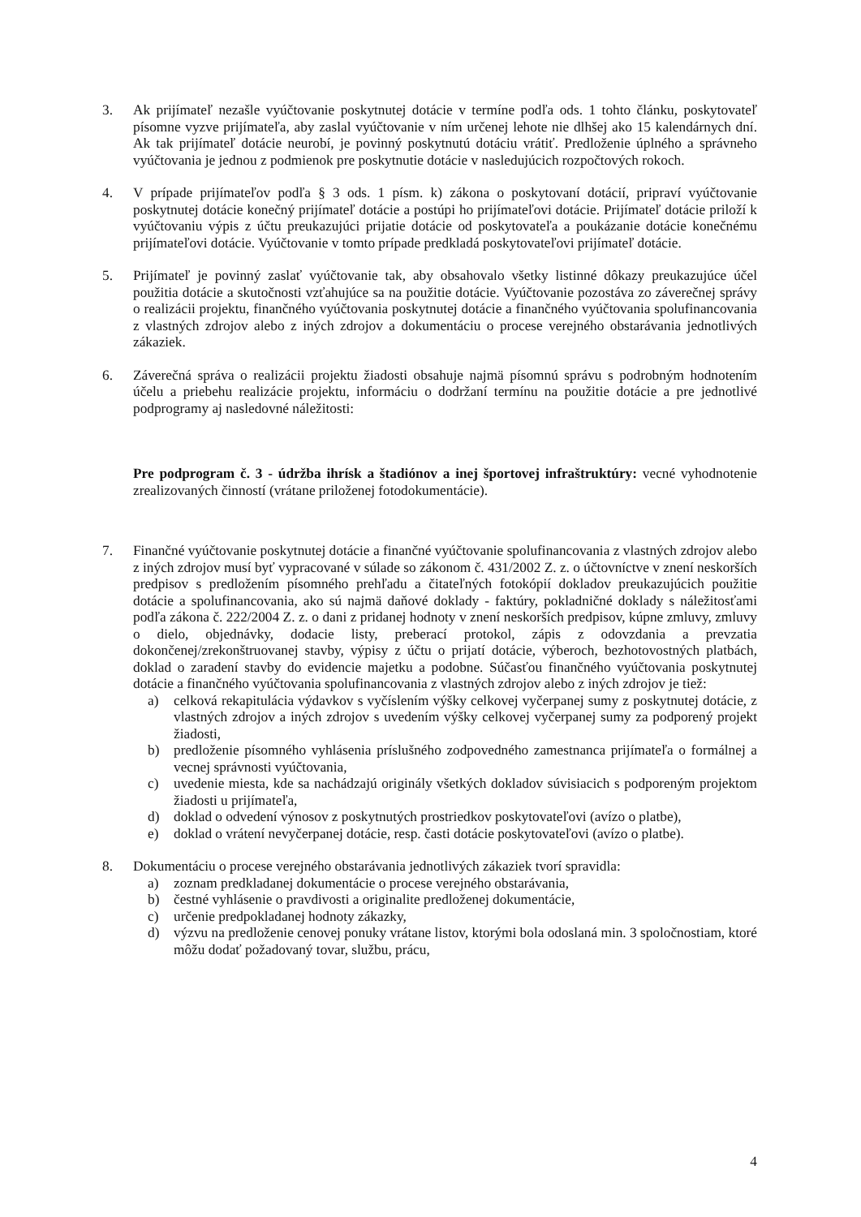3. Ak prijímateľ nezašle vyúčtovanie poskytnutej dotácie v termíne podľa ods. 1 tohto článku, poskytovateľ písomne vyzve prijímateľa, aby zaslal vyúčtovanie v ním určenej lehote nie dlhšej ako 15 kalendárnych dní. Ak tak prijímateľ dotácie neurobí, je povinný poskytnutú dotáciu vrátiť. Predloženie úplného a správneho vyúčtovania je jednou z podmienok pre poskytnutie dotácie v nasledujúcich rozpočtových rokoch.
4. V prípade prijímateľov podľa § 3 ods. 1 písm. k) zákona o poskytovaní dotácií, pripraví vyúčtovanie poskytnutej dotácie konečný prijímateľ dotácie a postúpi ho prijímateľovi dotácie. Prijímateľ dotácie priloží k vyúčtovaniu výpis z účtu preukazujúci prijatie dotácie od poskytovateľa a poukázanie dotácie konečnému prijímateľovi dotácie. Vyúčtovanie v tomto prípade predkladá poskytovateľovi prijímateľ dotácie.
5. Prijímateľ je povinný zaslať vyúčtovanie tak, aby obsahovalo všetky listinné dôkazy preukazujúce účel použitia dotácie a skutočnosti vzťahujúce sa na použitie dotácie. Vyúčtovanie pozostáva zo záverečnej správy o realizácii projektu, finančného vyúčtovania poskytnutej dotácie a finančného vyúčtovania spolufinancovania z vlastných zdrojov alebo z iných zdrojov a dokumentáciu o procese verejného obstarávania jednotlivých zákaziek.
6. Záverečná správa o realizácii projektu žiadosti obsahuje najmä písomnú správu s podrobným hodnotením účelu a priebehu realizácie projektu, informáciu o dodržaní termínu na použitie dotácie a pre jednotlivé podprogramy aj nasledovné náležitosti:
Pre podprogram č. 3 - údržba ihrísk a štadiónov a inej športovej infraštruktúry: vecné vyhodnotenie zrealizovaných činností (vrátane priloženej fotodokumentácie).
7. Finančné vyúčtovanie poskytnutej dotácie a finančné vyúčtovanie spolufinancovania z vlastných zdrojov alebo z iných zdrojov musí byť vypracované v súlade so zákonom č. 431/2002 Z. z. o účtovníctve v znení neskorších predpisov s predložením písomného prehľadu a čitateľných fotokópií dokladov preukazujúcich použitie dotácie a spolufinancovania, ako sú najmä daňové doklady - faktúry, pokladničné doklady s náležitosťami podľa zákona č. 222/2004 Z. z. o dani z pridanej hodnoty v znení neskorších predpisov, kúpne zmluvy, zmluvy o dielo, objednávky, dodacie listy, preberací protokol, zápis z odovzdania a prevzatia dokončenej/zrekonštruovanej stavby, výpisy z účtu o prijatí dotácie, výberoch, bezhotovostných platbách, doklad o zaradení stavby do evidencie majetku a podobne. Súčasťou finančného vyúčtovania poskytnutej dotácie a finančného vyúčtovania spolufinancovania z vlastných zdrojov alebo z iných zdrojov je tiež:
a) celková rekapitulácia výdavkov s vyčíslením výšky celkovej vyčerpanej sumy z poskytnutej dotácie, z vlastných zdrojov a iných zdrojov s uvedením výšky celkovej vyčerpanej sumy za podporený projekt žiadosti,
b) predloženie písomného vyhlásenia príslušného zodpovedného zamestnanca prijímateľa o formálnej a vecnej správnosti vyúčtovania,
c) uvedenie miesta, kde sa nachádzajú originály všetkých dokladov súvisiacich s podporeným projektom žiadosti u prijímateľa,
d) doklad o odvedení výnosov z poskytnutých prostriedkov poskytovateľovi (avízo o platbe),
e) doklad o vrátení nevyčerpanej dotácie, resp. časti dotácie poskytovateľovi (avízo o platbe).
8. Dokumentáciu o procese verejného obstarávania jednotlivých zákaziek tvorí spravidla:
a) zoznam predkladanej dokumentácie o procese verejného obstarávania,
b) čestné vyhlásenie o pravdivosti a originalite predloženej dokumentácie,
c) určenie predpokladanej hodnoty zákazky,
d) výzvu na predloženie cenovej ponuky vrátane listov, ktorými bola odoslaná min. 3 spoločnostiam, ktoré môžu dodať požadovaný tovar, službu, prácu,
4